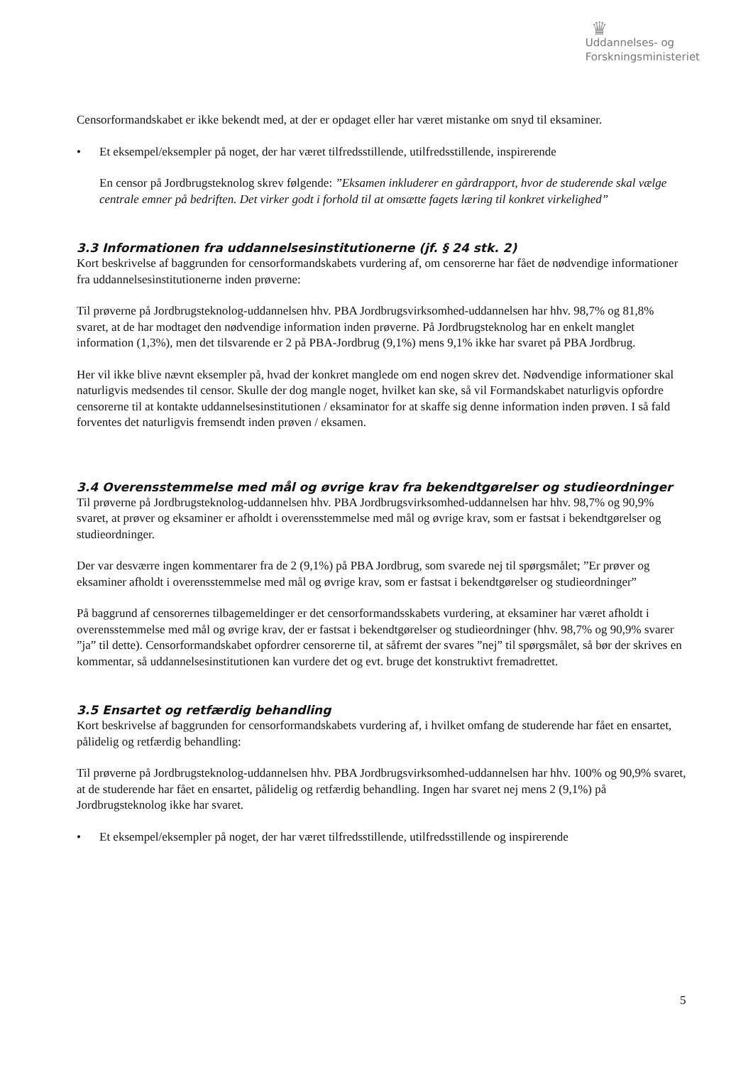♛
Uddannelses- og
Forskningsministeriet
Censorformandskabet er ikke bekendt med, at der er opdaget eller har været mistanke om snyd til eksaminer.
• Et eksempel/eksempler på noget, der har været tilfredsstillende, utilfredsstillende, inspirerende
En censor på Jordbrugsteknolog skrev følgende: ”Eksamen inkluderer en gårdrapport, hvor de studerende skal vælge centrale emner på bedriften. Det virker godt i forhold til at omsætte fagets læring til konkret virkelighed”
3.3 Informationen fra uddannelsesinstitutionerne (jf. § 24 stk. 2)
Kort beskrivelse af baggrunden for censorformandskabets vurdering af, om censorerne har fået de nødvendige informationer fra uddannelsesinstitutionerne inden prøverne:
Til prøverne på Jordbrugsteknolog-uddannelsen hhv. PBA Jordbrugsvirksomhed-uddannelsen har hhv. 98,7% og 81,8% svaret, at de har modtaget den nødvendige information inden prøverne. På Jordbrugsteknolog har en enkelt manglet information (1,3%), men det tilsvarende er 2 på PBA-Jordbrug (9,1%) mens 9,1% ikke har svaret på PBA Jordbrug.
Her vil ikke blive nævnt eksempler på, hvad der konkret manglede om end nogen skrev det. Nødvendige informationer skal naturligvis medsendes til censor. Skulle der dog mangle noget, hvilket kan ske, så vil Formandskabet naturligvis opfordre censorerne til at kontakte uddannelsesinstitutionen / eksaminator for at skaffe sig denne information inden prøven. I så fald forventes det naturligvis fremsendt inden prøven / eksamen.
3.4 Overensstemmelse med mål og øvrige krav fra bekendtgørelser og studieordninger
Til prøverne på Jordbrugsteknolog-uddannelsen hhv. PBA Jordbrugsvirksomhed-uddannelsen har hhv. 98,7% og 90,9% svaret, at prøver og eksaminer er afholdt i overensstemmelse med mål og øvrige krav, som er fastsat i bekendtgørelser og studieordninger.
Der var desværre ingen kommentarer fra de 2 (9,1%) på PBA Jordbrug, som svarede nej til spørgsmålet; ”Er prøver og eksaminer afholdt i overensstemmelse med mål og øvrige krav, som er fastsat i bekendtgørelser og studieordninger”
På baggrund af censorernes tilbagemeldinger er det censorformandsskabets vurdering, at eksaminer har været afholdt i overensstemmelse med mål og øvrige krav, der er fastsat i bekendtgørelser og studieordninger (hhv. 98,7% og 90,9% svarer ”ja” til dette). Censorformandskabet opfordrer censorerne til, at såfremt der svares ”nej” til spørgsmålet, så bør der skrives en kommentar, så uddannelsesinstitutionen kan vurdere det og evt. bruge det konstruktivt fremadrettet.
3.5 Ensartet og retfærdig behandling
Kort beskrivelse af baggrunden for censorformandskabets vurdering af, i hvilket omfang de studerende har fået en ensartet, pålidelig og retfærdig behandling:
Til prøverne på Jordbrugsteknolog-uddannelsen hhv. PBA Jordbrugsvirksomhed-uddannelsen har hhv. 100% og 90,9% svaret, at de studerende har fået en ensartet, pålidelig og retfærdig behandling. Ingen har svaret nej mens 2 (9,1%) på Jordbrugsteknolog ikke har svaret.
• Et eksempel/eksempler på noget, der har været tilfredsstillende, utilfredsstillende og inspirerende
5